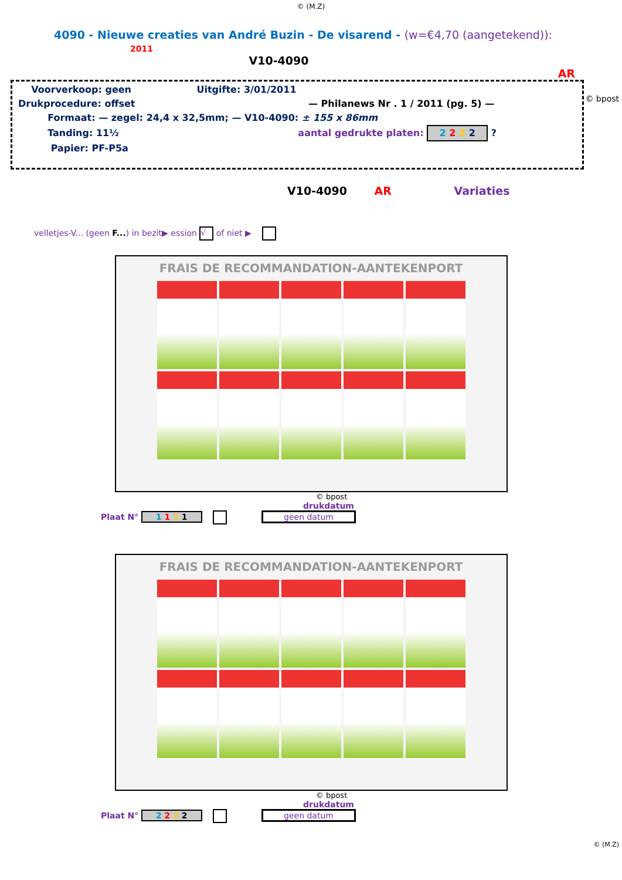© (M.Z)
4090 - Nieuwe creaties van André Buzin - De visarend - (w=€4,70 (aangetekend)): 2011
V10-4090
AR
Voorverkoop: geen Uitgifte: 3/01/2011
Drukprocedure: offset — Philanews Nr . 1 / 2011 (pg. 5) —
Formaat: — zegel: 24,4 x 32,5mm; — V10-4090: ± 155 x 86mm
Tanding: 11½ aantal gedrukte platen: 2 2 2 2 ?
Papier: PF-P5a
© bpost
V10-4090 AR Variaties
velletjes-V... (geen F...) in bezit▶ ession √ of niet ▶
FRAIS DE RECOMMANDATION-AANTEKENPORT
© bpost
drukdatum
Plaat N° 1 1 1 1 geen datum
FRAIS DE RECOMMANDATION-AANTEKENPORT
© bpost
drukdatum
Plaat N° 2 2 2 2 geen datum
© (M.Z)